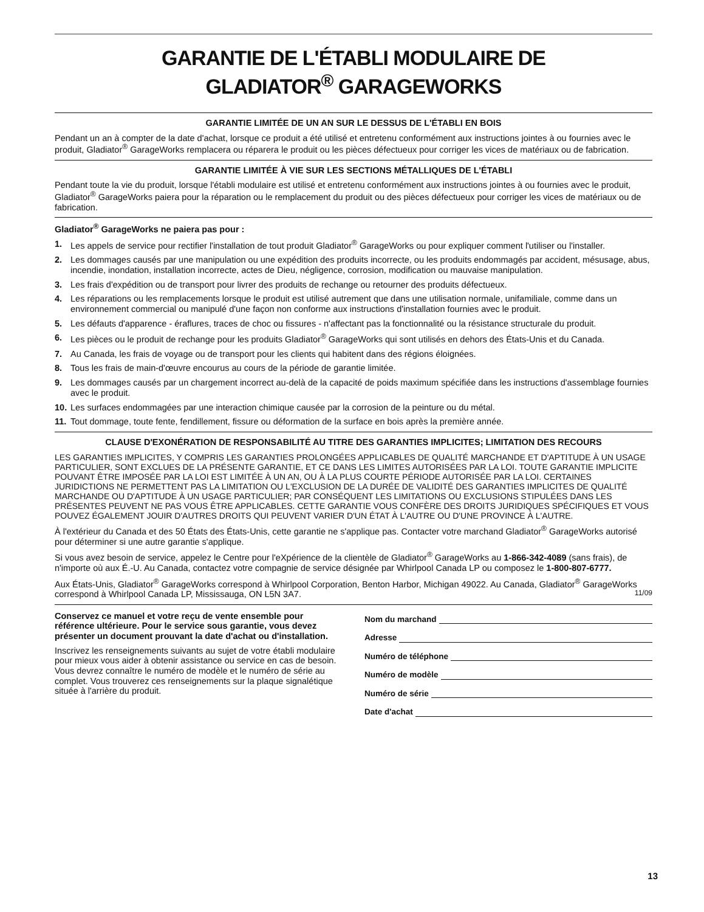GARANTIE DE L'ÉTABLI MODULAIRE DE
GLADIATOR<sup>®</sup> GARAGEWORKS
GARANTIE LIMITÉE DE UN AN SUR LE DESSUS DE L'ÉTABLI EN BOIS
Pendant un an à compter de la date d'achat, lorsque ce produit a été utilisé et entretenu conformément aux instructions jointes à ou fournies avec le produit, Gladiator<sup>®</sup> GarageWorks remplacera ou réparera le produit ou les pièces défectueux pour corriger les vices de matériaux ou de fabrication.
GARANTIE LIMITÉE À VIE SUR LES SECTIONS MÉTALLIQUES DE L'ÉTABLI
Pendant toute la vie du produit, lorsque l'établi modulaire est utilisé et entretenu conformément aux instructions jointes à ou fournies avec le produit, Gladiator<sup>®</sup> GarageWorks paiera pour la réparation ou le remplacement du produit ou des pièces défectueux pour corriger les vices de matériaux ou de fabrication.
Gladiator<sup>®</sup> GarageWorks ne paiera pas pour :
1. Les appels de service pour rectifier l'installation de tout produit Gladiator<sup>®</sup> GarageWorks ou pour expliquer comment l'utiliser ou l'installer.
2. Les dommages causés par une manipulation ou une expédition des produits incorrecte, ou les produits endommagés par accident, mésusage, abus, incendie, inondation, installation incorrecte, actes de Dieu, négligence, corrosion, modification ou mauvaise manipulation.
3. Les frais d'expédition ou de transport pour livrer des produits de rechange ou retourner des produits défectueux.
4. Les réparations ou les remplacements lorsque le produit est utilisé autrement que dans une utilisation normale, unifamiliale, comme dans un environnement commercial ou manipulé d'une façon non conforme aux instructions d'installation fournies avec le produit.
5. Les défauts d'apparence - éraflures, traces de choc ou fissures - n'affectant pas la fonctionnalité ou la résistance structurale du produit.
6. Les pièces ou le produit de rechange pour les produits Gladiator<sup>®</sup> GarageWorks qui sont utilisés en dehors des États-Unis et du Canada.
7. Au Canada, les frais de voyage ou de transport pour les clients qui habitent dans des régions éloignées.
8. Tous les frais de main-d'œuvre encourus au cours de la période de garantie limitée.
9. Les dommages causés par un chargement incorrect au-delà de la capacité de poids maximum spécifiée dans les instructions d'assemblage fournies avec le produit.
10. Les surfaces endommagées par une interaction chimique causée par la corrosion de la peinture ou du métal.
11. Tout dommage, toute fente, fendillement, fissure ou déformation de la surface en bois après la première année.
CLAUSE D'EXONÉRATION DE RESPONSABILITÉ AU TITRE DES GARANTIES IMPLICITES; LIMITATION DES RECOURS
LES GARANTIES IMPLICITES, Y COMPRIS LES GARANTIES PROLONGÉES APPLICABLES DE QUALITÉ MARCHANDE ET D'APTITUDE À UN USAGE PARTICULIER, SONT EXCLUES DE LA PRÉSENTE GARANTIE, ET CE DANS LES LIMITES AUTORISÉES PAR LA LOI. TOUTE GARANTIE IMPLICITE POUVANT ÊTRE IMPOSÉE PAR LA LOI EST LIMITÉE À UN AN, OU À LA PLUS COURTE PÉRIODE AUTORISÉE PAR LA LOI. CERTAINES JURIDICTIONS NE PERMETTENT PAS LA LIMITATION OU L'EXCLUSION DE LA DURÉE DE VALIDITÉ DES GARANTIES IMPLICITES DE QUALITÉ MARCHANDE OU D'APTITUDE À UN USAGE PARTICULIER; PAR CONSÉQUENT LES LIMITATIONS OU EXCLUSIONS STIPULÉES DANS LES PRÉSENTES PEUVENT NE PAS VOUS ÊTRE APPLICABLES. CETTE GARANTIE VOUS CONFÈRE DES DROITS JURIDIQUES SPÉCIFIQUES ET VOUS POUVEZ ÉGALEMENT JOUIR D'AUTRES DROITS QUI PEUVENT VARIER D'UN ÉTAT À L'AUTRE OU D'UNE PROVINCE À L'AUTRE.
À l'extérieur du Canada et des 50 États des États-Unis, cette garantie ne s'applique pas. Contacter votre marchand Gladiator<sup>®</sup> GarageWorks autorisé pour déterminer si une autre garantie s'applique.
Si vous avez besoin de service, appelez le Centre pour l'eXpérience de la clientèle de Gladiator<sup>®</sup> GarageWorks au 1-866-342-4089 (sans frais), de n'importe où aux É.-U. Au Canada, contactez votre compagnie de service désignée par Whirlpool Canada LP ou composez le 1-800-807-6777.
Aux États-Unis, Gladiator<sup>®</sup> GarageWorks correspond à Whirlpool Corporation, Benton Harbor, Michigan 49022. Au Canada, Gladiator<sup>®</sup> GarageWorks correspond à Whirlpool Canada LP, Mississauga, ON L5N 3A7. 11/09
Conservez ce manuel et votre reçu de vente ensemble pour référence ultérieure. Pour le service sous garantie, vous devez présenter un document prouvant la date d'achat ou d'installation.
Inscrivez les renseignements suivants au sujet de votre établi modulaire pour mieux vous aider à obtenir assistance ou service en cas de besoin. Vous devrez connaître le numéro de modèle et le numéro de série au complet. Vous trouverez ces renseignements sur la plaque signalétique située à l'arrière du produit.
Nom du marchand
Adresse
Numéro de téléphone
Numéro de modèle
Numéro de série
Date d'achat
13